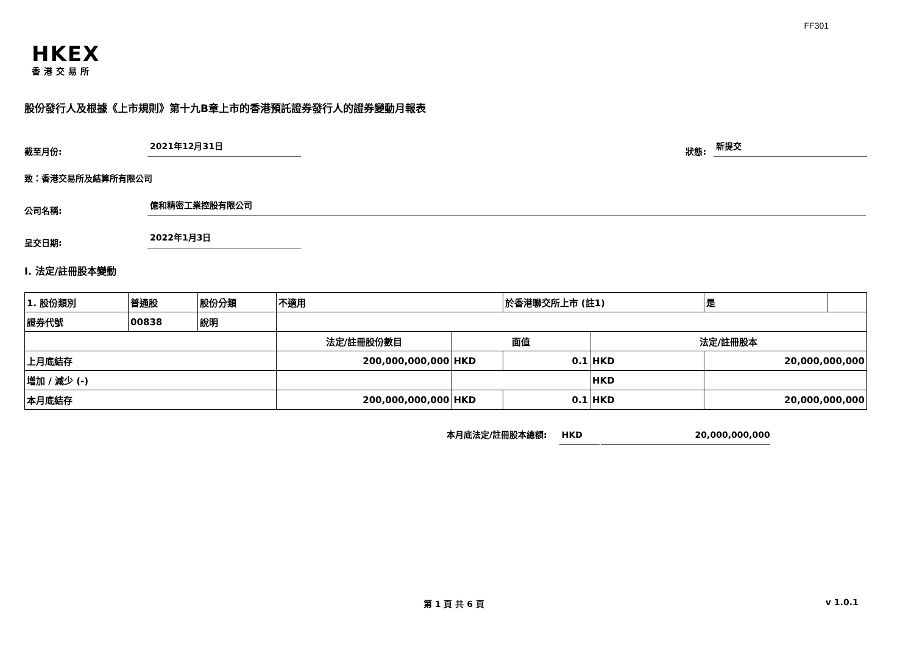FF301
HKEX
香港交易所
股份發行人及根據《上市規則》第十九B章上市的香港預託證券發行人的證券變動月報表
截至月份: 2021年12月31日
狀態: 新提交
致：香港交易所及結算所有限公司
公司名稱: 億和精密工業控股有限公司
呈交日期: 2022年1月3日
I. 法定/註冊股本變動
| 1. 股份類別 | 普通股 | 股份分類 | 不適用 | | 於香港聯交所上市 (註1) | | 是 | |
| 證券代號 | 00838 | 說明 | | | | | | |
| | | | 法定/註冊股份數目 | 面值 | | 法定/註冊股本 | | |
| 上月底結存 | | | 200,000,000,000 | HKD | 0.1 | HKD | 20,000,000,000 | |
| 增加 / 減少 (-) | | | | | | HKD | | |
| 本月底結存 | | | 200,000,000,000 | HKD | 0.1 | HKD | 20,000,000,000 | |
本月底法定/註冊股本總額: HKD 20,000,000,000
第 1 頁 共 6 頁 v 1.0.1